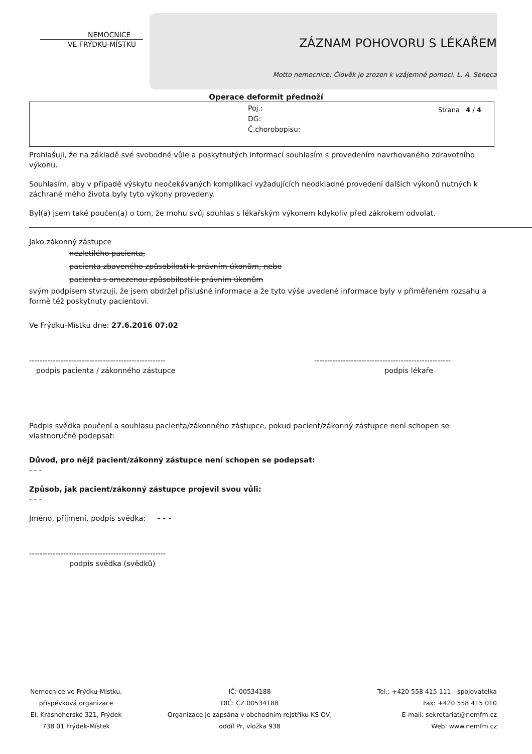NEMOCNICE
VE FRÝDKU-MÍSTKU
ZÁZNAM POHOVORU S LÉKAŘEM
Motto nemocnice: Člověk je zrozen k vzájemné pomoci. L. A. Seneca
Operace deformit přednoží
Poj.:
DG:
Č.chorobopisu:
Strana 4 / 4
Prohlašuji, že na základě své svobodné vůle a poskytnutých informací souhlasím s provedením navrhovaného zdravotního výkonu.
Souhlasím, aby v případě výskytu neočekávaných komplikací vyžadujících neodkladné provedení dalších výkonů nutných k záchraně mého života byly tyto výkony provedeny.
Byl(a) jsem také poučen(a) o tom, že mohu svůj souhlas s lékařským výkonem kdykoliv před zákrokem odvolat.
Jako zákonný zástupce
nezletilého pacienta,
pacienta zbaveného způsobilosti k právním úkonům, nebo
pacienta s omezenou způsobilostí k právním úkonům
svým podpisem stvrzuji, že jsem obdržel příslušné informace a že tyto výše uvedené informace byly v přiměřeném rozsahu a formě též poskytnuty pacientovi.
Ve Frýdku-Místku dne: 27.6.2016 07:02
----------------------------------------------------
podpis pacienta / zákonného zástupce
----------------------------------------------------
podpis lékaře
Podpis svědka poučení a souhlasu pacienta/zákonného zástupce, pokud pacient/zákonný zástupce není schopen se vlastnoručně podepsat:
Důvod, pro nějž pacient/zákonný zástupce není schopen se podepsat:
- - -
Způsob, jak pacient/zákonný zástupce projevil svou vůli:
- - -
Jméno, příjmení, podpis svědka: - - -
----------------------------------------------------
podpis svědka (svědků)
Nemocnice ve Frýdku-Místku,
příspěvková organizace
El. Krásnohorské 321, Frýdek
738 01 Frýdek-Místek
IČ: 00534188
DIČ: CZ 00534188
Organizace je zapsána v obchodním rejstříku KS OV,
oddíl Pr, vložka 938
Tel.: +420 558 415 111 - spojovatelka
Fax: +420 558 415 010
E-mail: sekretariat@nemfm.cz
Web: www.nemfm.cz